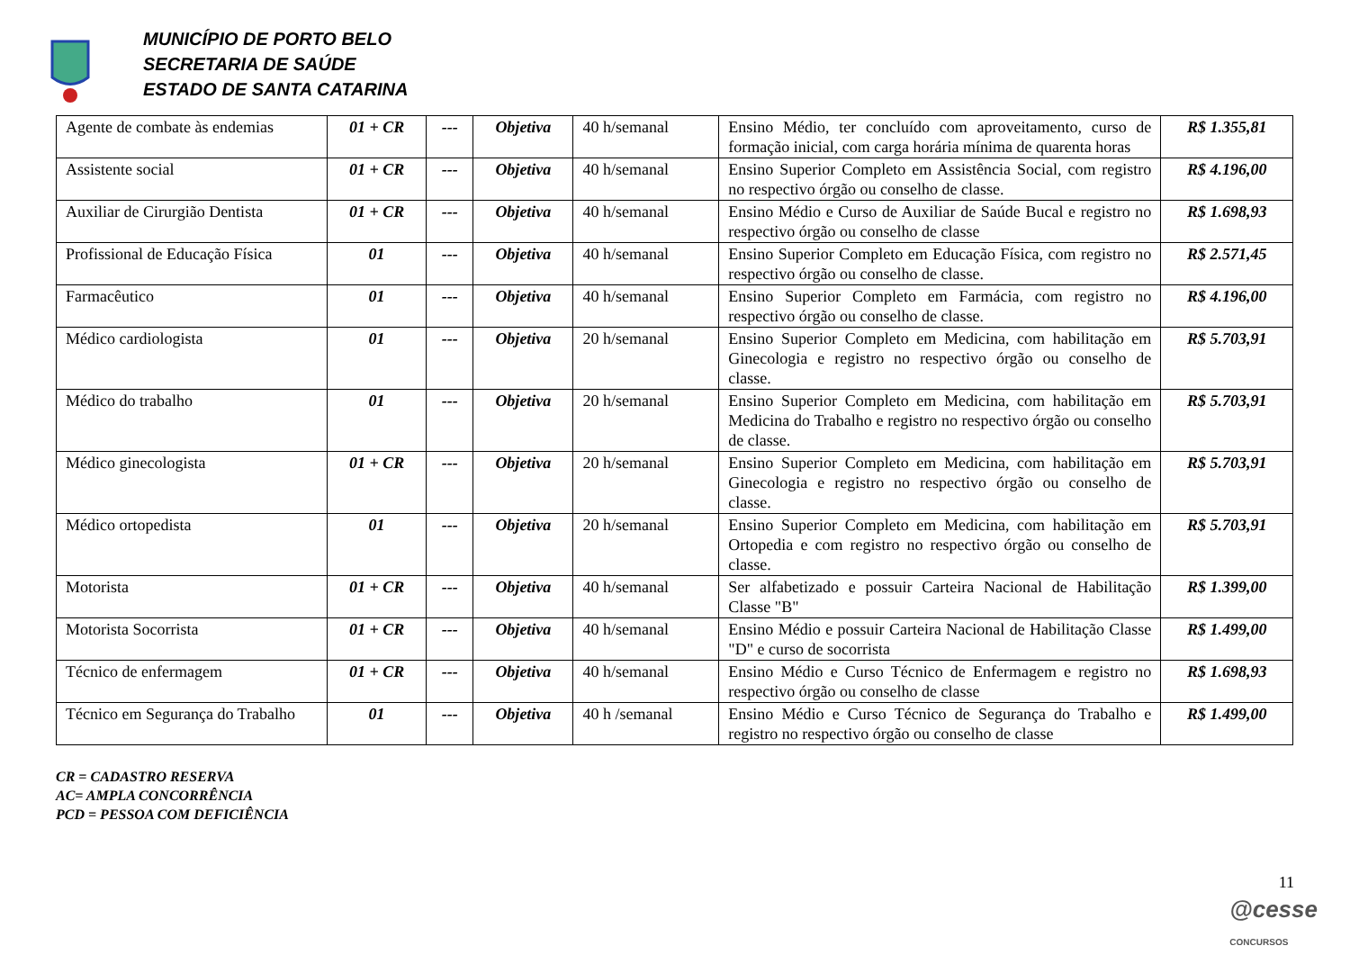MUNICÍPIO DE PORTO BELO
SECRETARIA DE SAÚDE
ESTADO DE SANTA CATARINA
| Agente de combate às endemias | 01 + CR | --- | Objetiva | 40 h/semanal | Ensino Médio, ter concluído com aproveitamento, curso de formação inicial, com carga horária mínima de quarenta horas | R$ 1.355,81 |
| Assistente social | 01 + CR | --- | Objetiva | 40 h/semanal | Ensino Superior Completo em Assistência Social, com registro no respectivo órgão ou conselho de classe. | R$ 4.196,00 |
| Auxiliar de Cirurgião Dentista | 01 + CR | --- | Objetiva | 40 h/semanal | Ensino Médio e Curso de Auxiliar de Saúde Bucal e registro no respectivo órgão ou conselho de classe | R$ 1.698,93 |
| Profissional de Educação Física | 01 | --- | Objetiva | 40 h/semanal | Ensino Superior Completo em Educação Física, com registro no respectivo órgão ou conselho de classe. | R$ 2.571,45 |
| Farmacêutico | 01 | --- | Objetiva | 40 h/semanal | Ensino Superior Completo em Farmácia, com registro no respectivo órgão ou conselho de classe. | R$ 4.196,00 |
| Médico cardiologista | 01 | --- | Objetiva | 20 h/semanal | Ensino Superior Completo em Medicina, com habilitação em Ginecologia e registro no respectivo órgão ou conselho de classe. | R$ 5.703,91 |
| Médico do trabalho | 01 | --- | Objetiva | 20 h/semanal | Ensino Superior Completo em Medicina, com habilitação em Medicina do Trabalho e registro no respectivo órgão ou conselho de classe. | R$ 5.703,91 |
| Médico ginecologista | 01 + CR | --- | Objetiva | 20 h/semanal | Ensino Superior Completo em Medicina, com habilitação em Ginecologia e registro no respectivo órgão ou conselho de classe. | R$ 5.703,91 |
| Médico ortopedista | 01 | --- | Objetiva | 20 h/semanal | Ensino Superior Completo em Medicina, com habilitação em Ortopedia e com registro no respectivo órgão ou conselho de classe. | R$ 5.703,91 |
| Motorista | 01 + CR | --- | Objetiva | 40 h/semanal | Ser alfabetizado e possuir Carteira Nacional de Habilitação Classe "B" | R$ 1.399,00 |
| Motorista Socorrista | 01 + CR | --- | Objetiva | 40 h/semanal | Ensino Médio e possuir Carteira Nacional de Habilitação Classe "D" e curso de socorrista | R$ 1.499,00 |
| Técnico de enfermagem | 01 + CR | --- | Objetiva | 40 h/semanal | Ensino Médio e Curso Técnico de Enfermagem e registro no respectivo órgão ou conselho de classe | R$ 1.698,93 |
| Técnico em Segurança do Trabalho | 01 | --- | Objetiva | 40 h /semanal | Ensino Médio e Curso Técnico de Segurança do Trabalho e registro no respectivo órgão ou conselho de classe | R$ 1.499,00 |
CR = CADASTRO RESERVA
AC= AMPLA CONCORRÊNCIA
PCD = PESSOA COM DEFICIÊNCIA
11
@cesse
CONCURSOS